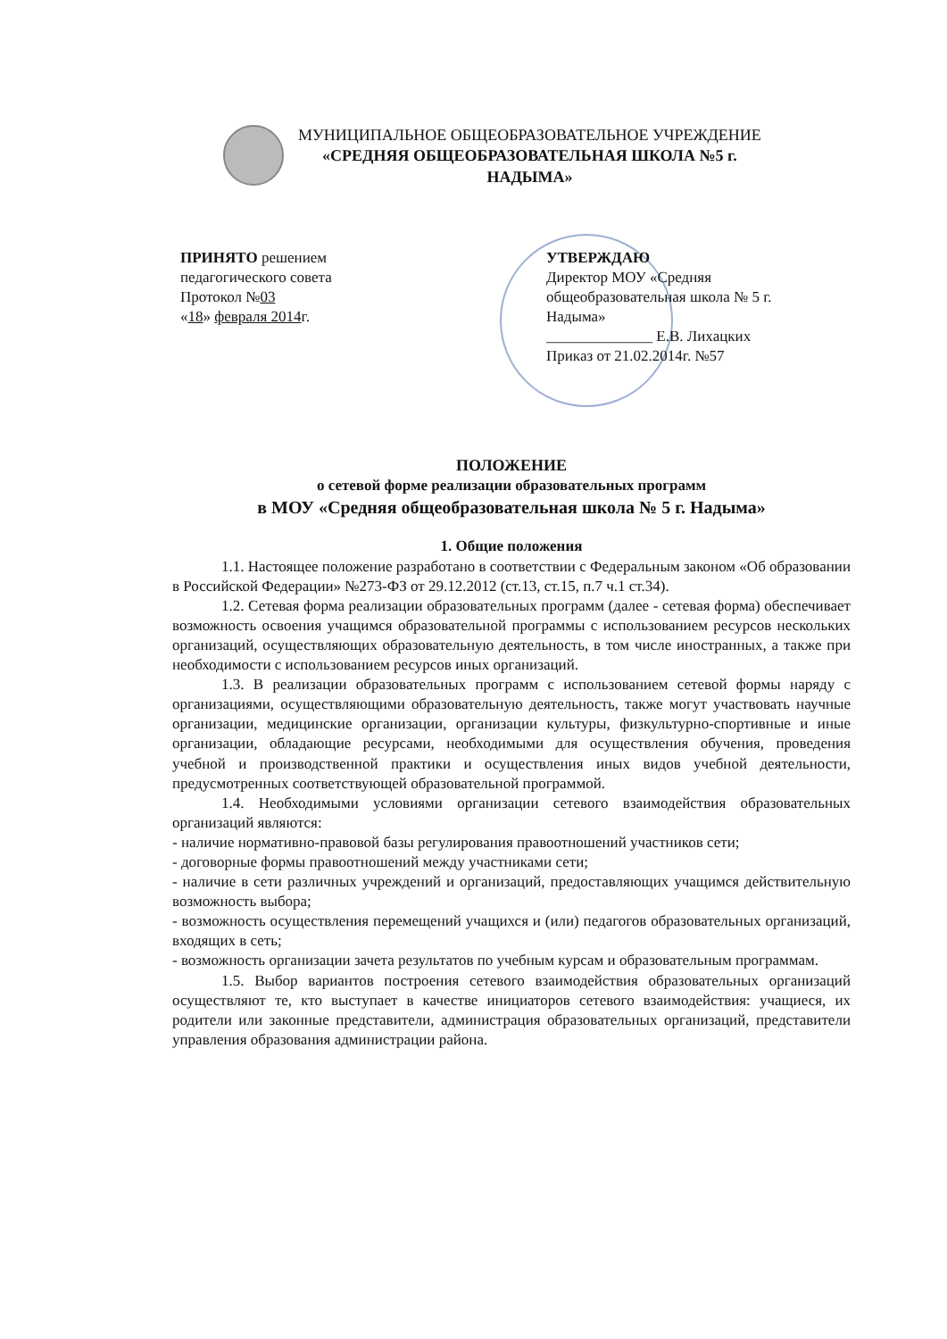МУНИЦИПАЛЬНОЕ ОБЩЕОБРАЗОВАТЕЛЬНОЕ УЧРЕЖДЕНИЕ
«СРЕДНЯЯ ОБЩЕОБРАЗОВАТЕЛЬНАЯ ШКОЛА №5 г.
НАДЫМА»
ПРИНЯТО решением
педагогического совета
Протокол №03
«18» февраля 2014г.
УТВЕРЖДАЮ
Директор МОУ «Средняя общеобразовательная школа № 5 г. Надыма»
______________ Е.В. Лихацких
Приказ от 21.02.2014г. №57
ПОЛОЖЕНИЕ
о сетевой форме реализации образовательных программ
в МОУ «Средняя общеобразовательная школа № 5 г. Надыма»
1. Общие положения
1.1. Настоящее положение разработано в соответствии с Федеральным законом «Об образовании в Российской Федерации» №273-ФЗ от 29.12.2012 (ст.13, ст.15, п.7 ч.1 ст.34).
1.2. Сетевая форма реализации образовательных программ (далее - сетевая форма) обеспечивает возможность освоения учащимся образовательной программы с использованием ресурсов нескольких организаций, осуществляющих образовательную деятельность, в том числе иностранных, а также при необходимости с использованием ресурсов иных организаций.
1.3. В реализации образовательных программ с использованием сетевой формы наряду с организациями, осуществляющими образовательную деятельность, также могут участвовать научные организации, медицинские организации, организации культуры, физкультурно-спортивные и иные организации, обладающие ресурсами, необходимыми для осуществления обучения, проведения учебной и производственной практики и осуществления иных видов учебной деятельности, предусмотренных соответствующей образовательной программой.
1.4. Необходимыми условиями организации сетевого взаимодействия образовательных организаций являются:
- наличие нормативно-правовой базы регулирования правоотношений участников сети;
- договорные формы правоотношений между участниками сети;
- наличие в сети различных учреждений и организаций, предоставляющих учащимся действительную возможность выбора;
- возможность осуществления перемещений учащихся и (или) педагогов образовательных организаций, входящих в сеть;
- возможность организации зачета результатов по учебным курсам и образовательным программам.
1.5. Выбор вариантов построения сетевого взаимодействия образовательных организаций осуществляют те, кто выступает в качестве инициаторов сетевого взаимодействия: учащиеся, их родители или законные представители, администрация образовательных организаций, представители управления образования администрации района.